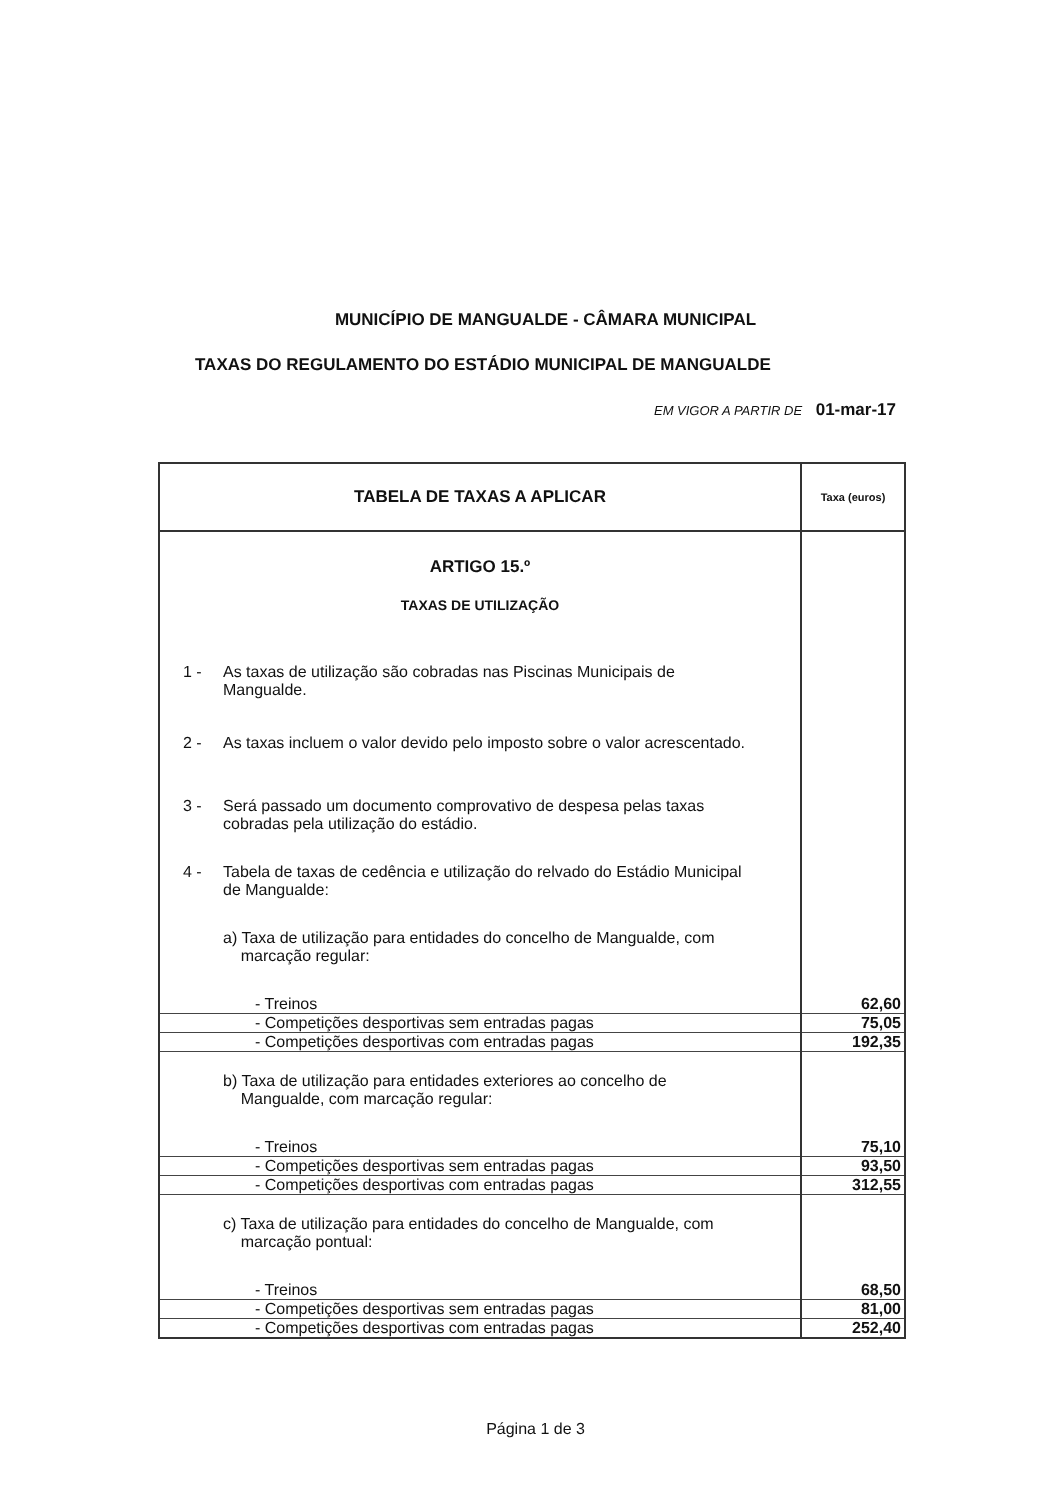MUNICÍPIO DE MANGUALDE - CÂMARA MUNICIPAL
TAXAS DO REGULAMENTO DO ESTÁDIO MUNICIPAL DE MANGUALDE
EM VIGOR A PARTIR DE 01-mar-17
| TABELA DE TAXAS A APLICAR | Taxa (euros) |
| --- | --- |
| ARTIGO 15.º | |
| TAXAS DE UTILIZAÇÃO | |
| 1 - As taxas de utilização são cobradas nas Piscinas Municipais de Mangualde. | |
| 2 - As taxas incluem o valor devido pelo imposto sobre o valor acrescentado. | |
| 3 - Será passado um documento comprovativo de despesa pelas taxas cobradas pela utilização do estádio. | |
| 4 - Tabela de taxas de cedência e utilização do relvado do Estádio Municipal de Mangualde: | |
| a) Taxa de utilização para entidades do concelho de Mangualde, com marcação regular: | |
| - Treinos | 62,60 |
| - Competições desportivas sem entradas pagas | 75,05 |
| - Competições desportivas com entradas pagas | 192,35 |
| b) Taxa de utilização para entidades exteriores ao concelho de Mangualde, com marcação regular: | |
| - Treinos | 75,10 |
| - Competições desportivas sem entradas pagas | 93,50 |
| - Competições desportivas com entradas pagas | 312,55 |
| c) Taxa de utilização para entidades do concelho de Mangualde, com marcação pontual: | |
| - Treinos | 68,50 |
| - Competições desportivas sem entradas pagas | 81,00 |
| - Competições desportivas com entradas pagas | 252,40 |
Página 1 de 3